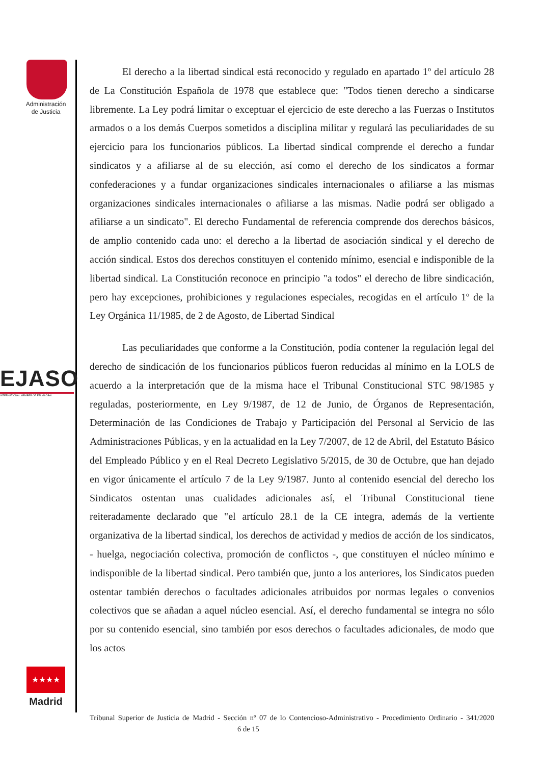Administración
de Justicia
EJASO
INTERNATIONAL MEMBER OF ETL GLOBAL
★★★★
Madrid
El derecho a la libertad sindical está reconocido y regulado en apartado 1º del artículo 28 de La Constitución Española de 1978 que establece que: "Todos tienen derecho a sindicarse libremente. La Ley podrá limitar o exceptuar el ejercicio de este derecho a las Fuerzas o Institutos armados o a los demás Cuerpos sometidos a disciplina militar y regulará las peculiaridades de su ejercicio para los funcionarios públicos. La libertad sindical comprende el derecho a fundar sindicatos y a afiliarse al de su elección, así como el derecho de los sindicatos a formar confederaciones y a fundar organizaciones sindicales internacionales o afiliarse a las mismas organizaciones sindicales internacionales o afiliarse a las mismas. Nadie podrá ser obligado a afiliarse a un sindicato". El derecho Fundamental de referencia comprende dos derechos básicos, de amplio contenido cada uno: el derecho a la libertad de asociación sindical y el derecho de acción sindical. Estos dos derechos constituyen el contenido mínimo, esencial e indisponible de la libertad sindical. La Constitución reconoce en principio "a todos" el derecho de libre sindicación, pero hay excepciones, prohibiciones y regulaciones especiales, recogidas en el artículo 1º de la Ley Orgánica 11/1985, de 2 de Agosto, de Libertad Sindical
Las peculiaridades que conforme a la Constitución, podía contener la regulación legal del derecho de sindicación de los funcionarios públicos fueron reducidas al mínimo en la LOLS de acuerdo a la interpretación que de la misma hace el Tribunal Constitucional STC 98/1985 y reguladas, posteriormente, en Ley 9/1987, de 12 de Junio, de Órganos de Representación, Determinación de las Condiciones de Trabajo y Participación del Personal al Servicio de las Administraciones Públicas, y en la actualidad en la Ley 7/2007, de 12 de Abril, del Estatuto Básico del Empleado Público y en el Real Decreto Legislativo 5/2015, de 30 de Octubre, que han dejado en vigor únicamente el artículo 7 de la Ley 9/1987. Junto al contenido esencial del derecho los Sindicatos ostentan unas cualidades adicionales así, el Tribunal Constitucional tiene reiteradamente declarado que "el artículo 28.1 de la CE integra, además de la vertiente organizativa de la libertad sindical, los derechos de actividad y medios de acción de los sindicatos, - huelga, negociación colectiva, promoción de conflictos -, que constituyen el núcleo mínimo e indisponible de la libertad sindical. Pero también que, junto a los anteriores, los Sindicatos pueden ostentar también derechos o facultades adicionales atribuidos por normas legales o convenios colectivos que se añadan a aquel núcleo esencial. Así, el derecho fundamental se integra no sólo por su contenido esencial, sino también por esos derechos o facultades adicionales, de modo que los actos
Tribunal Superior de Justicia de Madrid - Sección nº 07 de lo Contencioso-Administrativo - Procedimiento Ordinario - 341/2020 6 de 15